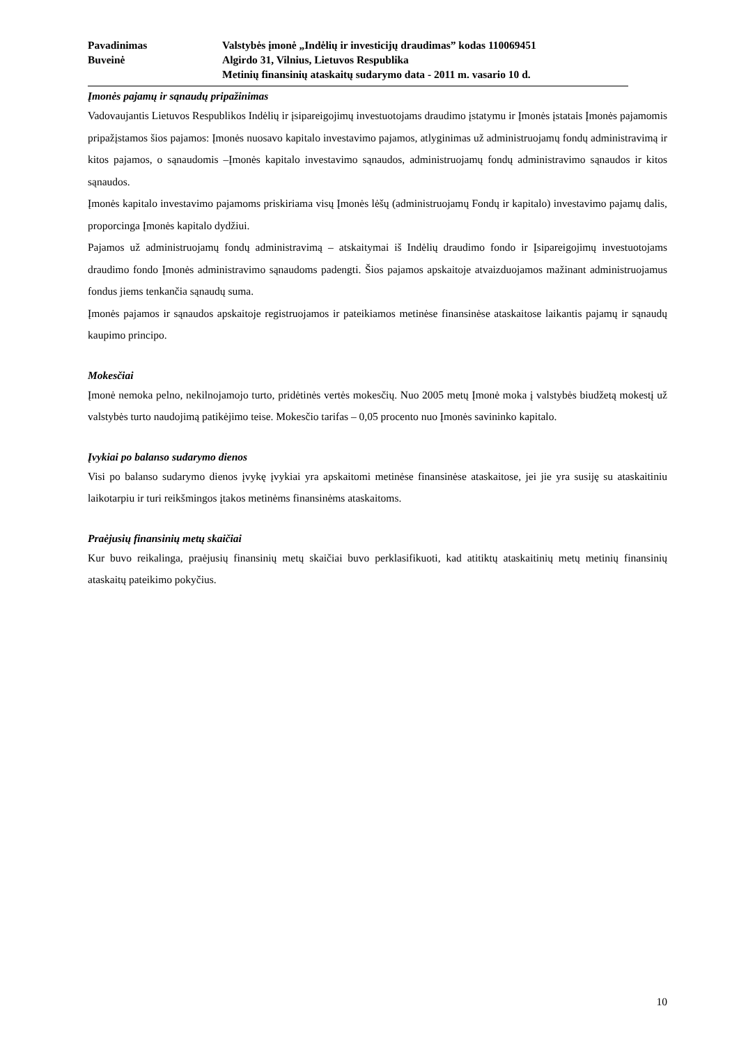Pavadinimas
Valstybės įmonė „Indėlių ir investicijų draudimas” kodas 110069451
Buveinė
Algirdo 31, Vilnius, Lietuvos Respublika
Metinių finansinių ataskaitų sudarymo data - 2011 m. vasario 10 d.
Įmonės pajamų ir sąnaudų pripažinimas
Vadovaujantis Lietuvos Respublikos Indėlių ir įsipareigojimų investuotojams draudimo įstatymu ir Įmonės įstatais Įmonės pajamomis pripažįstamos šios pajamos: Įmonės nuosavo kapitalo investavimo pajamos, atlyginimas už administruojamų fondų administravimą ir kitos pajamos, o sąnaudomis –Įmonės kapitalo investavimo sąnaudos, administruojamų fondų administravimo sąnaudos ir kitos sąnaudos.
Įmonės kapitalo investavimo pajamoms priskiriama visų Įmonės lėšų (administruojamų Fondų ir kapitalo) investavimo pajamų dalis, proporcinga Įmonės kapitalo dydžiui.
Pajamos už administruojamų fondų administravimą – atskaitymai iš Indėlių draudimo fondo ir Įsipareigojimų investuotojams draudimo fondo Įmonės administravimo sąnaudoms padengti. Šios pajamos apskaitoje atvaizduojamos mažinant administruojamus fondus jiems tenkančia sąnaudų suma.
Įmonės pajamos ir sąnaudos apskaitoje registruojamos ir pateikiamos metinėse finansinėse ataskaitose laikantis pajamų ir sąnaudų kaupimo principo.
Mokesčiai
Įmonė nemoka pelno, nekilnojamojo turto, pridėtinės vertės mokesčių. Nuo 2005 metų Įmonė moka į valstybės biudžetą mokestį už valstybės turto naudojimą patikėjimo teise. Mokesčio tarifas – 0,05 procento nuo Įmonės savininko kapitalo.
Įvykiai po balanso sudarymo dienos
Visi po balanso sudarymo dienos įvykę įvykiai yra apskaitomi metinėse finansinėse ataskaitose, jei jie yra susiję su ataskaitiniu laikotarpiu ir turi reikšmingos įtakos metinėms finansinėms ataskaitoms.
Praėjusių finansinių metų skaičiai
Kur buvo reikalinga, praėjusių finansinių metų skaičiai buvo perklasifikuoti, kad atitiktų ataskaitinių metų metinių finansinių ataskaitų pateikimo pokyčius.
10